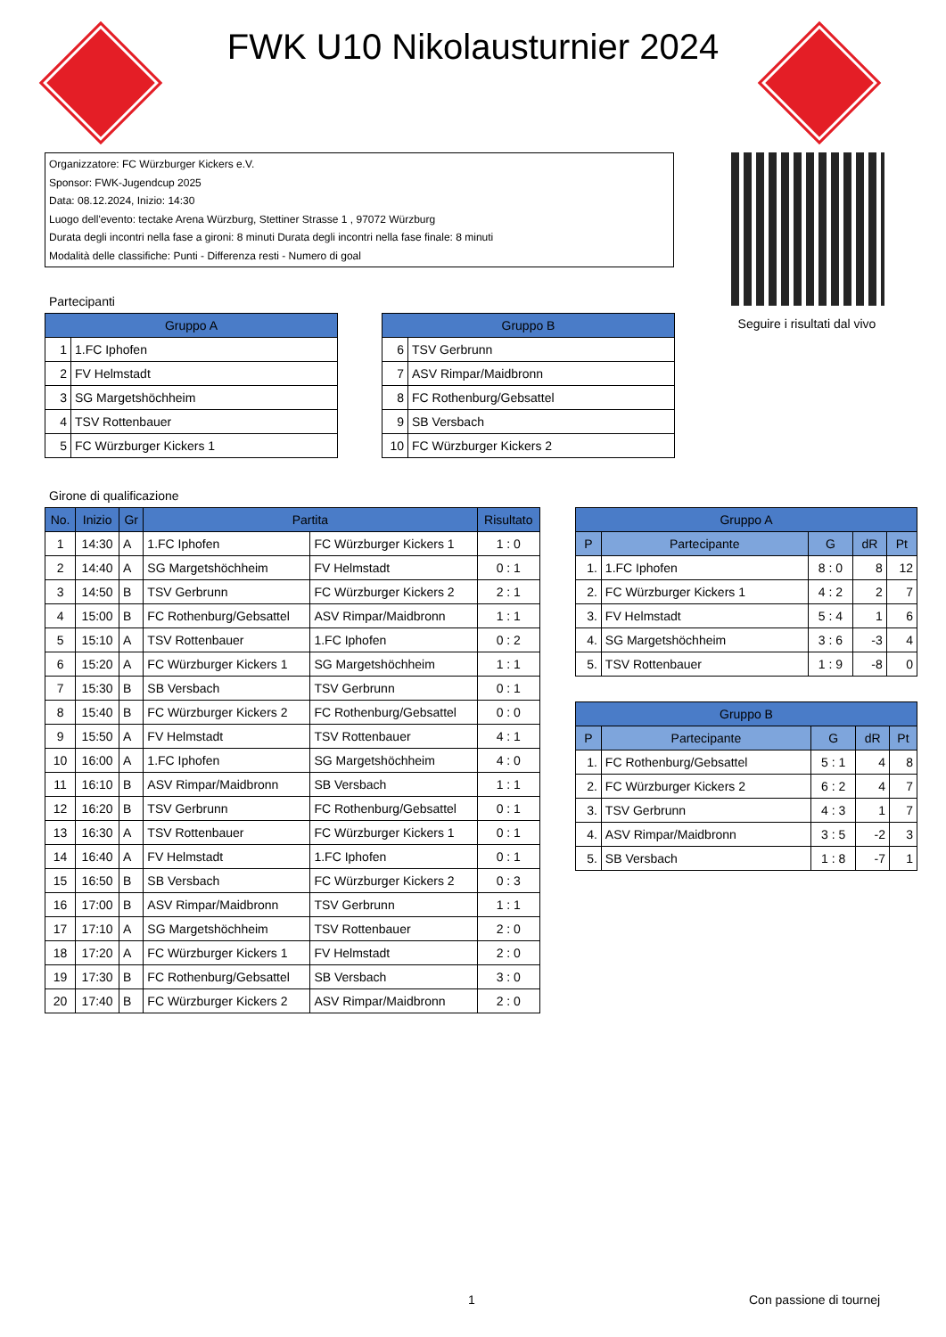FWK U10 Nikolausturnier 2024
Organizzatore: FC Würzburger Kickers e.V.
Sponsor: FWK-Jugendcup 2025
Data: 08.12.2024, Inizio: 14:30
Luogo dell'evento: tectake Arena Würzburg, Stettiner Strasse 1 , 97072 Würzburg
Durata degli incontri nella fase a gironi: 8 minuti Durata degli incontri nella fase finale: 8 minuti
Modalità delle classifiche: Punti - Differenza resti - Numero di goal
Seguire i risultati dal vivo
Partecipanti
| Gruppo A | |
| --- | --- |
| 1 | 1.FC Iphofen |
| 2 | FV Helmstadt |
| 3 | SG Margetshöchheim |
| 4 | TSV Rottenbauer |
| 5 | FC Würzburger Kickers 1 |
| Gruppo B | |
| --- | --- |
| 6 | TSV Gerbrunn |
| 7 | ASV Rimpar/Maidbronn |
| 8 | FC Rothenburg/Gebsattel |
| 9 | SB Versbach |
| 10 | FC Würzburger Kickers 2 |
Girone di qualificazione
| No. | Inizio | Gr | Partita | | Risultato |
| --- | --- | --- | --- | --- | --- |
| 1 | 14:30 | A | 1.FC Iphofen | FC Würzburger Kickers 1 | 1 : 0 |
| 2 | 14:40 | A | SG Margetshöchheim | FV Helmstadt | 0 : 1 |
| 3 | 14:50 | B | TSV Gerbrunn | FC Würzburger Kickers 2 | 2 : 1 |
| 4 | 15:00 | B | FC Rothenburg/Gebsattel | ASV Rimpar/Maidbronn | 1 : 1 |
| 5 | 15:10 | A | TSV Rottenbauer | 1.FC Iphofen | 0 : 2 |
| 6 | 15:20 | A | FC Würzburger Kickers 1 | SG Margetshöchheim | 1 : 1 |
| 7 | 15:30 | B | SB Versbach | TSV Gerbrunn | 0 : 1 |
| 8 | 15:40 | B | FC Würzburger Kickers 2 | FC Rothenburg/Gebsattel | 0 : 0 |
| 9 | 15:50 | A | FV Helmstadt | TSV Rottenbauer | 4 : 1 |
| 10 | 16:00 | A | 1.FC Iphofen | SG Margetshöchheim | 4 : 0 |
| 11 | 16:10 | B | ASV Rimpar/Maidbronn | SB Versbach | 1 : 1 |
| 12 | 16:20 | B | TSV Gerbrunn | FC Rothenburg/Gebsattel | 0 : 1 |
| 13 | 16:30 | A | TSV Rottenbauer | FC Würzburger Kickers 1 | 0 : 1 |
| 14 | 16:40 | A | FV Helmstadt | 1.FC Iphofen | 0 : 1 |
| 15 | 16:50 | B | SB Versbach | FC Würzburger Kickers 2 | 0 : 3 |
| 16 | 17:00 | B | ASV Rimpar/Maidbronn | TSV Gerbrunn | 1 : 1 |
| 17 | 17:10 | A | SG Margetshöchheim | TSV Rottenbauer | 2 : 0 |
| 18 | 17:20 | A | FC Würzburger Kickers 1 | FV Helmstadt | 2 : 0 |
| 19 | 17:30 | B | FC Rothenburg/Gebsattel | SB Versbach | 3 : 0 |
| 20 | 17:40 | B | FC Würzburger Kickers 2 | ASV Rimpar/Maidbronn | 2 : 0 |
| Gruppo A | | | | |
| --- | --- | --- | --- | --- |
| P | Partecipante | G | dR | Pt |
| 1. | 1.FC Iphofen | 8 : 0 | 8 | 12 |
| 2. | FC Würzburger Kickers 1 | 4 : 2 | 2 | 7 |
| 3. | FV Helmstadt | 5 : 4 | 1 | 6 |
| 4. | SG Margetshöchheim | 3 : 6 | -3 | 4 |
| 5. | TSV Rottenbauer | 1 : 9 | -8 | 0 |
| Gruppo B | | | | |
| --- | --- | --- | --- | --- |
| P | Partecipante | G | dR | Pt |
| 1. | FC Rothenburg/Gebsattel | 5 : 1 | 4 | 8 |
| 2. | FC Würzburger Kickers 2 | 6 : 2 | 4 | 7 |
| 3. | TSV Gerbrunn | 4 : 3 | 1 | 7 |
| 4. | ASV Rimpar/Maidbronn | 3 : 5 | -2 | 3 |
| 5. | SB Versbach | 1 : 8 | -7 | 1 |
1 Con passione di tournej